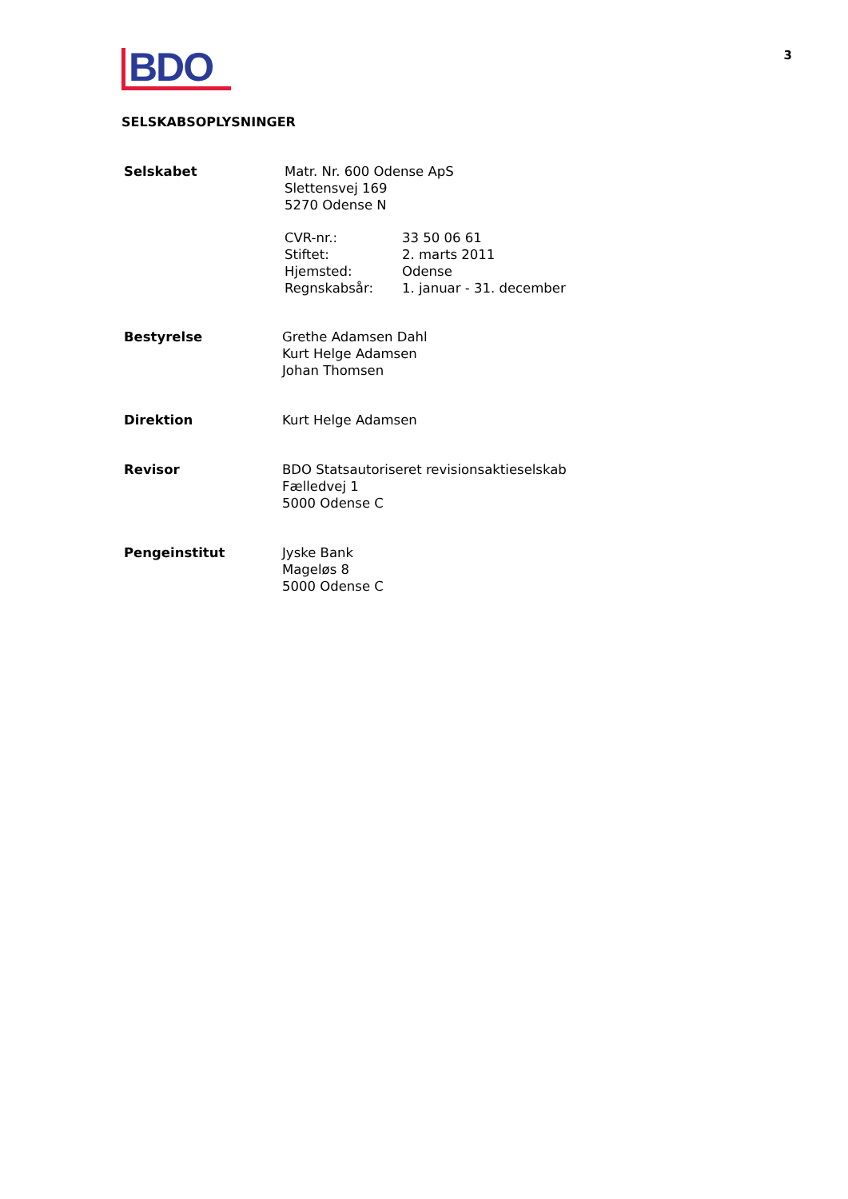BDO
3
SELSKABSOPLYSNINGER
Selskabet Matr. Nr. 600 Odense ApS
Slettensvej 169
5270 Odense N
CVR-nr.: 33 50 06 61 Stiftet: 2. marts 2011 Hjemsted: Odense Regnskabsår: 1. januar - 31. december
Bestyrelse Grethe Adamsen Dahl
Kurt Helge Adamsen
Johan Thomsen
Direktion Kurt Helge Adamsen
Revisor BDO Statsautoriseret revisionsaktieselskab
Fælledvej 1
5000 Odense C
Pengeinstitut Jyske Bank
Mageløs 8
5000 Odense C